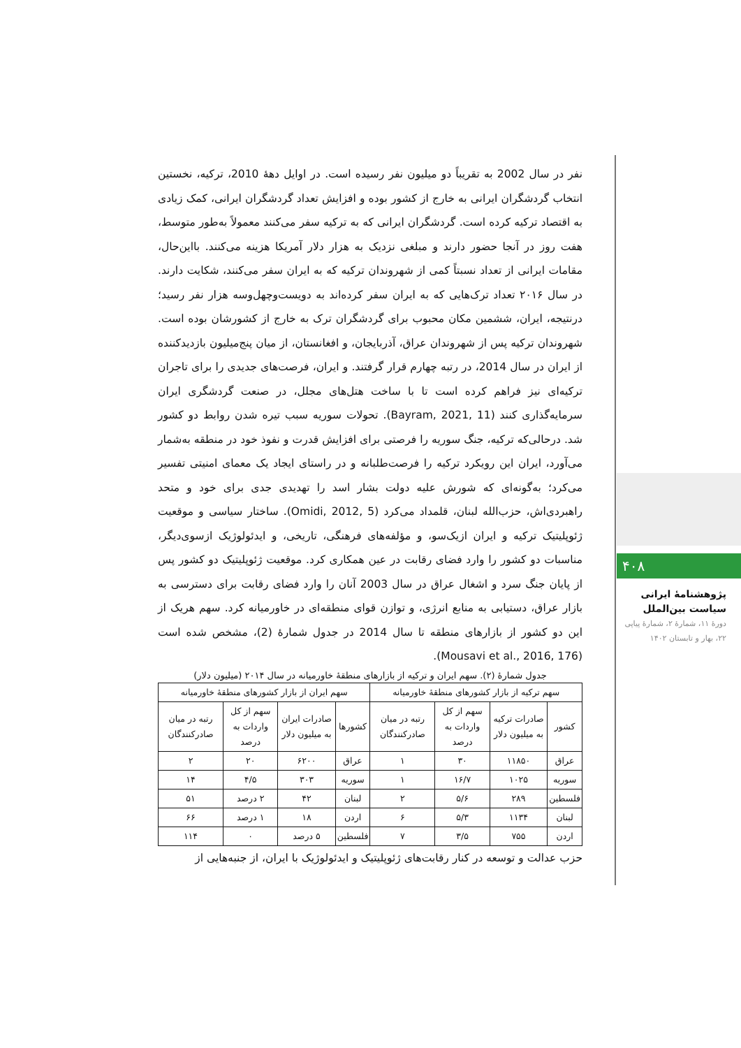نفر در سال 2002 به تقریباً دو میلیون نفر رسیده است. در اوایل دهۀ 2010، ترکیه، نخستین انتخاب گردشگران ایرانی به خارج از کشور بوده و افزایش تعداد گردشگران ایرانی، کمک زیادی به اقتصاد ترکیه کرده است. گردشگران ایرانی که به ترکیه سفر می‌کنند معمولاً به‌طور متوسط، هفت روز در آنجا حضور دارند و مبلغی نزدیک به هزار دلار آمریکا هزینه می‌کنند. بااین‌حال، مقامات ایرانی از تعداد نسبتاً کمی از شهروندان ترکیه که به ایران سفر می‌کنند، شکایت دارند. در سال ۲۰۱۶ تعداد ترک‌هایی که به ایران سفر کرده‌اند به دویست‌وچهل‌وسه هزار نفر رسید؛ درنتیجه، ایران، ششمین مکان محبوب برای گردشگران ترک به خارج از کشورشان بوده است. شهروندان ترکیه پس از شهروندان عراق، آذربایجان، و افغانستان، از میان پنج‌میلیون بازدیدکننده از ایران در سال 2014، در رتبه چهارم قرار گرفتند. و ایران، فرصت‌های جدیدی را برای تاجران ترکیه‌ای نیز فراهم کرده است تا با ساخت هتل‌های مجلل، در صنعت گردشگری ایران سرمایه‌گذاری کنند (Bayram, 2021, 11). تحولات سوریه سبب تیره شدن روابط دو کشور شد. درحالی‌که ترکیه، جنگ سوریه را فرصتی برای افزایش قدرت و نفوذ خود در منطقه به‌شمار می‌آورد، ایران این رویکرد ترکیه را فرصت‌طلبانه و در راستای ایجاد یک معمای امنیتی تفسیر می‌کرد؛ به‌گونه‌ای که شورش علیه دولت بشار اسد را تهدیدی جدی برای خود و متحد راهبردی‌اش، حزب‌الله لبنان، قلمداد می‌کرد (Omidi, 2012, 5). ساختار سیاسی و موقعیت ژئوپلیتیک ترکیه و ایران ازیک‌سو، و مؤلفه‌های فرهنگی، تاریخی، و ایدئولوژیک ازسوی‌دیگر، مناسبات دو کشور را وارد فضای رقابت در عین همکاری کرد. موقعیت ژئوپلیتیک دو کشور پس از پایان جنگ سرد و اشغال عراق در سال 2003 آنان را وارد فضای رقابت برای دسترسی به بازار عراق، دستیابی به منابع انرژی، و توازن قوای منطقه‌ای در خاورمیانه کرد. سهم هریک از این دو کشور از بازارهای منطقه تا سال 2014 در جدول شمارۀ (2)، مشخص شده است (Mousavi et al., 2016, 176).
جدول شمارۀ (۲). سهم ایران و ترکیه از بازارهای منطقۀ خاورمیانه در سال ۲۰۱۴ (میلیون دلار)
| سهم ترکیه از بازار کشورهای منطقۀ خاورمیانه | | | | سهم ایران از بازار کشورهای منطقۀ خاورمیانه | | | |
| --- | --- | --- | --- | --- | --- | --- | --- |
| کشور | صادرات ترکیه به میلیون دلار | سهم از کل واردات به درصد | رتبه در میان صادرکنندگان | کشورها | صادرات ایران به میلیون دلار | سهم از کل واردات به درصد | رتبه در میان صادرکنندگان |
| عراق | ۱۱۸۵۰ | ۳۰ | ۱ | عراق | ۶۲۰۰ | ۲۰ | ۲ |
| سوریه | ۱۰۲۵ | ۱۶/۷ | ۱ | سوریه | ۳۰۳ | ۴/۵ | ۱۴ |
| فلسطین | ۲۸۹ | ۵/۶ | ۲ | لبنان | ۴۲ | ۲ درصد | ۵۱ |
| لبنان | ۱۱۳۴ | ۵/۳ | ۶ | اردن | ۱۸ | ۱ درصد | ۶۶ |
| اردن | ۷۵۵ | ۳/۵ | ۷ | فلسطین | ۵ درصد | ۰ | ۱۱۴ |
حزب عدالت و توسعه در کنار رقابت‌های ژئوپلیتیک و ایدئولوژیک با ایران، از جنبه‌هایی از
۴۰۸
پژوهشنامۀ ایرانی سیاست بین‌الملل
دورۀ ۱۱، شمارۀ ۲، شمارۀ پیاپی ۲۲، بهار و تابستان ۱۴۰۲